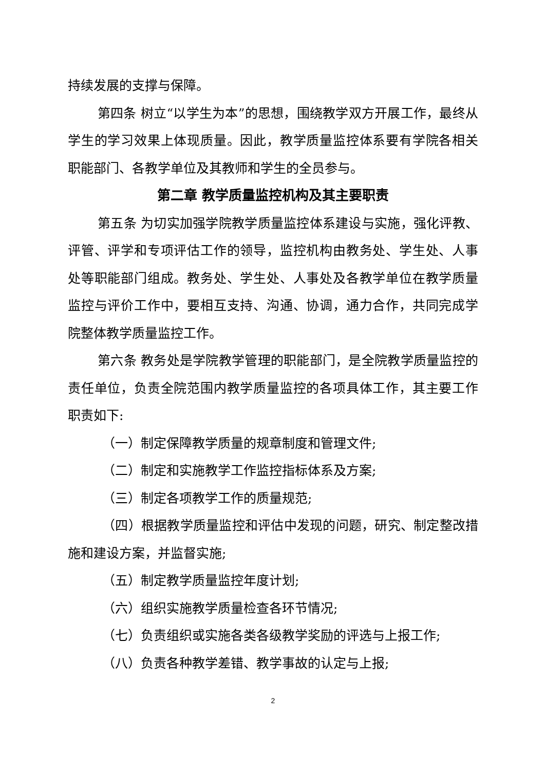持续发展的支撑与保障。
第四条 树立“以学生为本”的思想，围绕教学双方开展工作，最终从学生的学习效果上体现质量。因此，教学质量监控体系要有学院各相关职能部门、各教学单位及其教师和学生的全员参与。
第二章 教学质量监控机构及其主要职责
第五条 为切实加强学院教学质量监控体系建设与实施，强化评教、评管、评学和专项评估工作的领导，监控机构由教务处、学生处、人事处等职能部门组成。教务处、学生处、人事处及各教学单位在教学质量监控与评价工作中，要相互支持、沟通、协调，通力合作，共同完成学院整体教学质量监控工作。
第六条 教务处是学院教学管理的职能部门，是全院教学质量监控的责任单位，负责全院范围内教学质量监控的各项具体工作，其主要工作职责如下:
（一）制定保障教学质量的规章制度和管理文件;
（二）制定和实施教学工作监控指标体系及方案;
（三）制定各项教学工作的质量规范;
（四）根据教学质量监控和评估中发现的问题，研究、制定整改措施和建设方案，并监督实施;
（五）制定教学质量监控年度计划;
（六）组织实施教学质量检查各环节情况;
（七）负责组织或实施各类各级教学奖励的评选与上报工作;
（八）负责各种教学差错、教学事故的认定与上报;
2